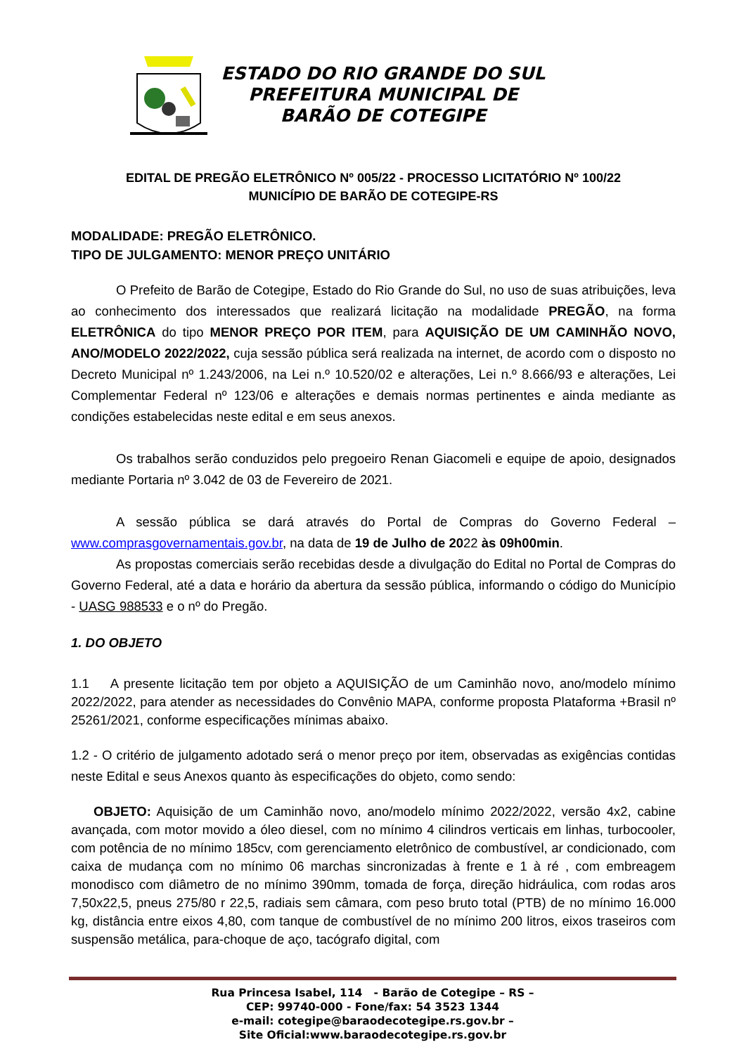ESTADO DO RIO GRANDE DO SUL
PREFEITURA MUNICIPAL DE
BARÃO DE COTEGIPE
EDITAL DE PREGÃO ELETRÔNICO Nº 005/22 - PROCESSO LICITATÓRIO Nº 100/22
MUNICÍPIO DE BARÃO DE COTEGIPE-RS
MODALIDADE: PREGÃO ELETRÔNICO.
TIPO DE JULGAMENTO: MENOR PREÇO UNITÁRIO
O Prefeito de Barão de Cotegipe, Estado do Rio Grande do Sul, no uso de suas atribuições, leva ao conhecimento dos interessados que realizará licitação na modalidade PREGÃO, na forma ELETRÔNICA do tipo MENOR PREÇO POR ITEM, para AQUISIÇÃO DE UM CAMINHÃO NOVO, ANO/MODELO 2022/2022, cuja sessão pública será realizada na internet, de acordo com o disposto no Decreto Municipal nº 1.243/2006, na Lei n.º 10.520/02 e alterações, Lei n.º 8.666/93 e alterações, Lei Complementar Federal nº 123/06 e alterações e demais normas pertinentes e ainda mediante as condições estabelecidas neste edital e em seus anexos.
Os trabalhos serão conduzidos pelo pregoeiro Renan Giacomeli e equipe de apoio, designados mediante Portaria nº 3.042 de 03 de Fevereiro de 2021.
A sessão pública se dará através do Portal de Compras do Governo Federal – www.comprasgovernamentais.gov.br, na data de 19 de Julho de 2022 às 09h00min.
As propostas comerciais serão recebidas desde a divulgação do Edital no Portal de Compras do Governo Federal, até a data e horário da abertura da sessão pública, informando o código do Município - UASG 988533 e o nº do Pregão.
1. DO OBJETO
1.1 A presente licitação tem por objeto a AQUISIÇÃO de um Caminhão novo, ano/modelo mínimo 2022/2022, para atender as necessidades do Convênio MAPA, conforme proposta Plataforma +Brasil nº 25261/2021, conforme especificações mínimas abaixo.
1.2 - O critério de julgamento adotado será o menor preço por item, observadas as exigências contidas neste Edital e seus Anexos quanto às especificações do objeto, como sendo:
OBJETO: Aquisição de um Caminhão novo, ano/modelo mínimo 2022/2022, versão 4x2, cabine avançada, com motor movido a óleo diesel, com no mínimo 4 cilindros verticais em linhas, turbocooler, com potência de no mínimo 185cv, com gerenciamento eletrônico de combustível, ar condicionado, com caixa de mudança com no mínimo 06 marchas sincronizadas à frente e 1 à ré , com embreagem monodisco com diâmetro de no mínimo 390mm, tomada de força, direção hidráulica, com rodas aros 7,50x22,5, pneus 275/80 r 22,5, radiais sem câmara, com peso bruto total (PTB) de no mínimo 16.000 kg, distância entre eixos 4,80, com tanque de combustível de no mínimo 200 litros, eixos traseiros com suspensão metálica, para-choque de aço, tacógrafo digital, com
Rua Princesa Isabel, 114 - Barão de Cotegipe – RS –
CEP: 99740-000 - Fone/fax: 54 3523 1344
e-mail: cotegipe@baraodecotegipe.rs.gov.br –
Site Oficial:www.baraodecotegipe.rs.gov.br